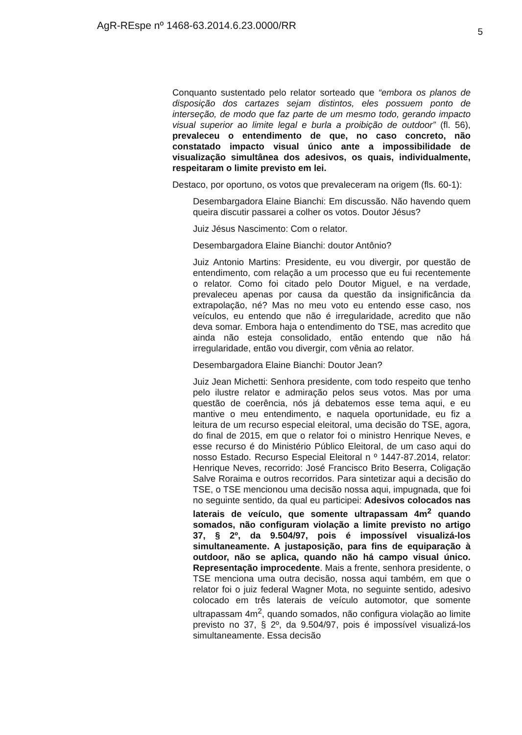AgR-REspe nº 1468-63.2014.6.23.0000/RR 5
Conquanto sustentado pelo relator sorteado que “embora os planos de disposição dos cartazes sejam distintos, eles possuem ponto de interseção, de modo que faz parte de um mesmo todo, gerando impacto visual superior ao limite legal e burla a proibição de outdoor” (fl. 56), prevaleceu o entendimento de que, no caso concreto, não constatado impacto visual único ante a impossibilidade de visualização simultânea dos adesivos, os quais, individualmente, respeitaram o limite previsto em lei.
Destaco, por oportuno, os votos que prevaleceram na origem (fls. 60-1):
Desembargadora Elaine Bianchi: Em discussão. Não havendo quem queira discutir passarei a colher os votos. Doutor Jésus?
Juiz Jésus Nascimento: Com o relator.
Desembargadora Elaine Bianchi: doutor Antônio?
Juiz Antonio Martins: Presidente, eu vou divergir, por questão de entendimento, com relação a um processo que eu fui recentemente o relator. Como foi citado pelo Doutor Miguel, e na verdade, prevaleceu apenas por causa da questão da insignificância da extrapolação, né? Mas no meu voto eu entendo esse caso, nos veículos, eu entendo que não é irregularidade, acredito que não deva somar. Embora haja o entendimento do TSE, mas acredito que ainda não esteja consolidado, então entendo que não há irregularidade, então vou divergir, com vênia ao relator.
Desembargadora Elaine Bianchi: Doutor Jean?
Juiz Jean Michetti: Senhora presidente, com todo respeito que tenho pelo ilustre relator e admiração pelos seus votos. Mas por uma questão de coerência, nós já debatemos esse tema aqui, e eu mantive o meu entendimento, e naquela oportunidade, eu fiz a leitura de um recurso especial eleitoral, uma decisão do TSE, agora, do final de 2015, em que o relator foi o ministro Henrique Neves, e esse recurso é do Ministério Público Eleitoral, de um caso aqui do nosso Estado. Recurso Especial Eleitoral n º 1447-87.2014, relator: Henrique Neves, recorrido: José Francisco Brito Beserra, Coligação Salve Roraima e outros recorridos. Para sintetizar aqui a decisão do TSE, o TSE mencionou uma decisão nossa aqui, impugnada, que foi no seguinte sentido, da qual eu participei: Adesivos colocados nas laterais de veículo, que somente ultrapassam 4m<sup>2</sup> quando somados, não configuram violação a limite previsto no artigo 37, § 2º, da 9.504/97, pois é impossível visualizá-los simultaneamente. A justaposição, para fins de equiparação à outdoor, não se aplica, quando não há campo visual único. Representação improcedente. Mais a frente, senhora presidente, o TSE menciona uma outra decisão, nossa aqui também, em que o relator foi o juiz federal Wagner Mota, no seguinte sentido, adesivo colocado em três laterais de veículo automotor, que somente ultrapassam 4m<sup>2</sup>, quando somados, não configura violação ao limite previsto no 37, § 2º, da 9.504/97, pois é impossível visualizá-los simultaneamente. Essa decisão